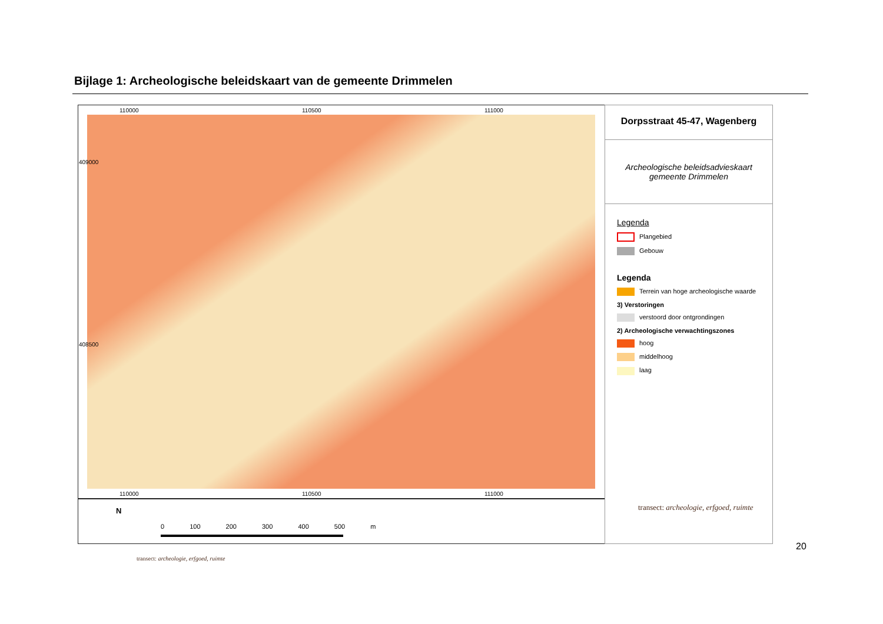Bijlage 1: Archeologische beleidskaart van de gemeente Drimmelen
110000 110500 111000
110000 110500 111000
409000
408500
N
0 100 200 300 400 500 m
Dorpsstraat 45-47, Wagenberg
Archeologische beleidsadvieskaart
gemeente Drimmelen
Legenda
Plangebied
Gebouw
Legenda
Terrein van hoge archeologische waarde
3) Verstoringen
verstoord door ontgrondingen
2) Archeologische verwachtingszones
hoog
middelhoog
laag
transect: archeologie, erfgoed, ruimte
20
transect: archeologie, erfgoed, ruimte